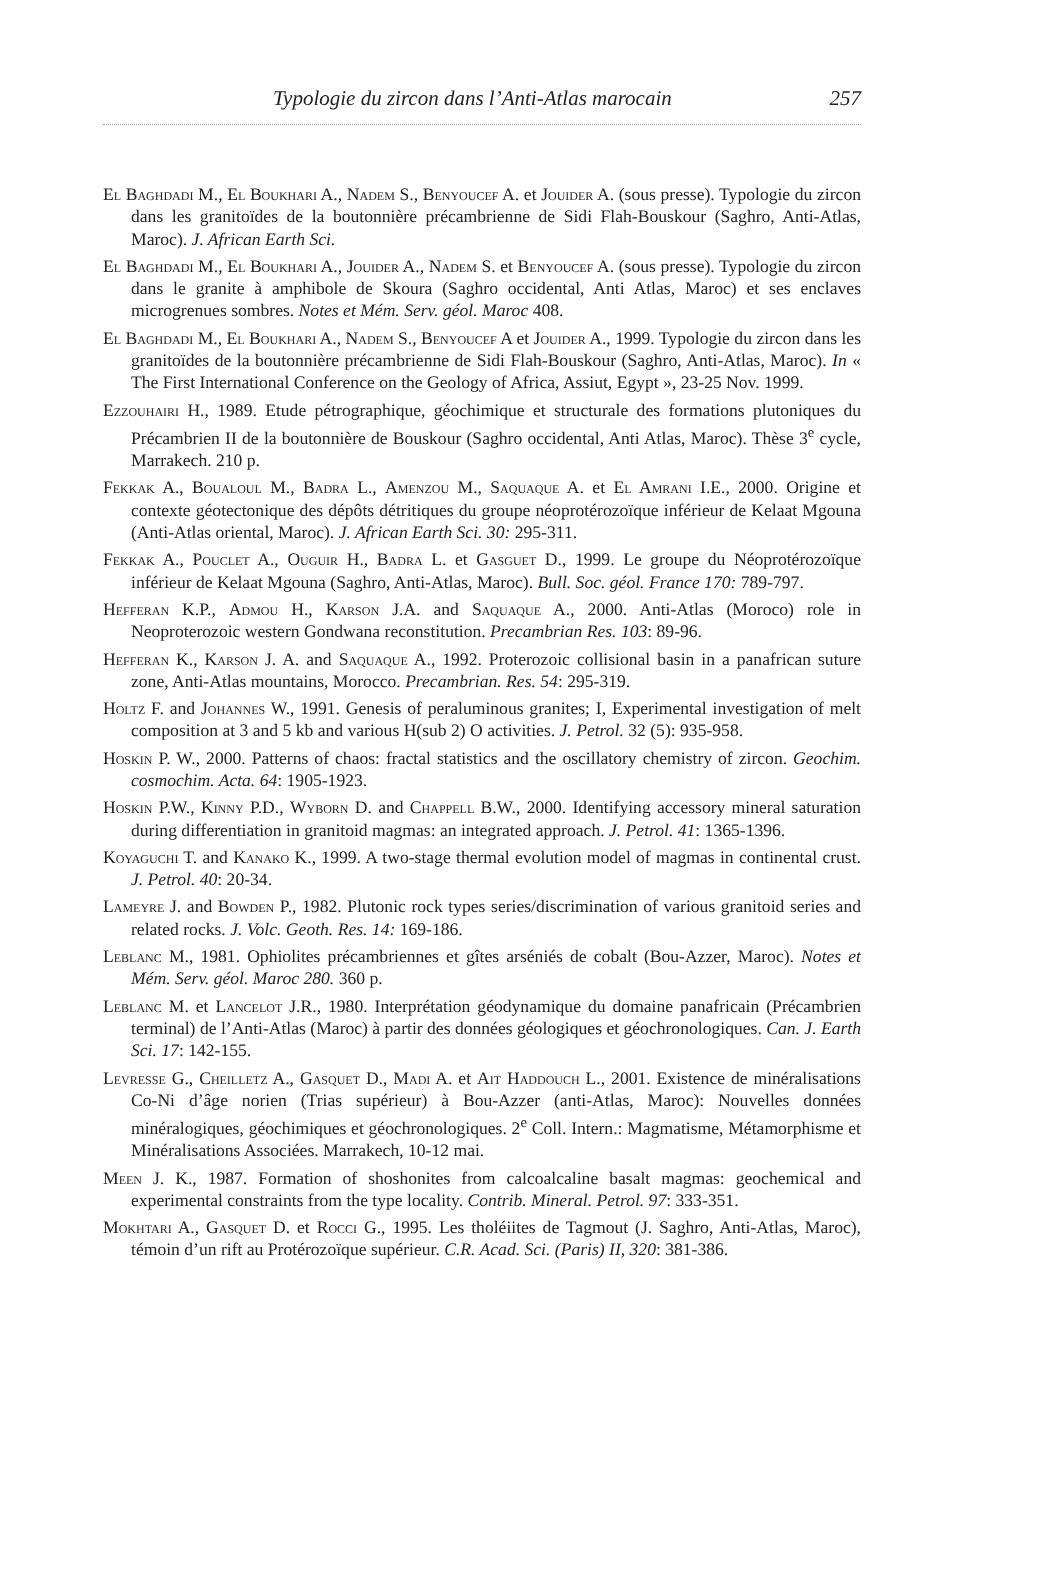Typologie du zircon dans l’Anti-Atlas marocain 257
El Baghdadi M., El Boukhari A., Nadem S., Benyoucef A. et Jouider A. (sous presse). Typologie du zircon dans les granitoïdes de la boutonnière précambrienne de Sidi Flah-Bouskour (Saghro, Anti-Atlas, Maroc). J. African Earth Sci.
El Baghdadi M., El Boukhari A., Jouider A., Nadem S. et Benyoucef A. (sous presse). Typologie du zircon dans le granite à amphibole de Skoura (Saghro occidental, Anti Atlas, Maroc) et ses enclaves microgrenues sombres. Notes et Mém. Serv. géol. Maroc 408.
El Baghdadi M., El Boukhari A., Nadem S., Benyoucef A et Jouider A., 1999. Typologie du zircon dans les granitoïdes de la boutonnière précambrienne de Sidi Flah-Bouskour (Saghro, Anti-Atlas, Maroc). In « The First International Conference on the Geology of Africa, Assiut, Egypt », 23-25 Nov. 1999.
Ezzouhairi H., 1989. Etude pétrographique, géochimique et structurale des formations plutoniques du Précambrien II de la boutonnière de Bouskour (Saghro occidental, Anti Atlas, Maroc). Thèse 3<sup>e</sup> cycle, Marrakech. 210 p.
Fekkak A., Boualoul M., Badra L., Amenzou M., Saquaque A. et El Amrani I.E., 2000. Origine et contexte géotectonique des dépôts détritiques du groupe néoprotérozoïque inférieur de Kelaat Mgouna (Anti-Atlas oriental, Maroc). J. African Earth Sci. 30: 295-311.
Fekkak A., Pouclet A., Ouguir H., Badra L. et Gasguet D., 1999. Le groupe du Néoprotérozoïque inférieur de Kelaat Mgouna (Saghro, Anti-Atlas, Maroc). Bull. Soc. géol. France 170: 789-797.
Hefferan K.P., Admou H., Karson J.A. and Saquaque A., 2000. Anti-Atlas (Moroco) role in Neoproterozoic western Gondwana reconstitution. Precambrian Res. 103: 89-96.
Hefferan K., Karson J. A. and Saquaque A., 1992. Proterozoic collisional basin in a panafrican suture zone, Anti-Atlas mountains, Morocco. Precambrian. Res. 54: 295-319.
Holtz F. and Johannes W., 1991. Genesis of peraluminous granites; I, Experimental investigation of melt composition at 3 and 5 kb and various H(sub 2) O activities. J. Petrol. 32 (5): 935-958.
Hoskin P. W., 2000. Patterns of chaos: fractal statistics and the oscillatory chemistry of zircon. Geochim. cosmochim. Acta. 64: 1905-1923.
Hoskin P.W., Kinny P.D., Wyborn D. and Chappell B.W., 2000. Identifying accessory mineral saturation during differentiation in granitoid magmas: an integrated approach. J. Petrol. 41: 1365-1396.
Koyaguchi T. and Kanako K., 1999. A two-stage thermal evolution model of magmas in continental crust. J. Petrol. 40: 20-34.
Lameyre J. and Bowden P., 1982. Plutonic rock types series/discrimination of various granitoid series and related rocks. J. Volc. Geoth. Res. 14: 169-186.
Leblanc M., 1981. Ophiolites précambriennes et gîtes arséniés de cobalt (Bou-Azzer, Maroc). Notes et Mém. Serv. géol. Maroc 280. 360 p.
Leblanc M. et Lancelot J.R., 1980. Interprétation géodynamique du domaine panafricain (Précambrien terminal) de l’Anti-Atlas (Maroc) à partir des données géologiques et géochronologiques. Can. J. Earth Sci. 17: 142-155.
Levresse G., Cheilletz A., Gasquet D., Madi A. et Ait Haddouch L., 2001. Existence de minéralisations Co-Ni d’âge norien (Trias supérieur) à Bou-Azzer (anti-Atlas, Maroc): Nouvelles données minéralogiques, géochimiques et géochronologiques. 2<sup>e</sup> Coll. Intern.: Magmatisme, Métamorphisme et Minéralisations Associées. Marrakech, 10-12 mai.
Meen J. K., 1987. Formation of shoshonites from calcoalcaline basalt magmas: geochemical and experimental constraints from the type locality. Contrib. Mineral. Petrol. 97: 333-351.
Mokhtari A., Gasquet D. et Rocci G., 1995. Les tholéiites de Tagmout (J. Saghro, Anti-Atlas, Maroc), témoin d’un rift au Protérozoïque supérieur. C.R. Acad. Sci. (Paris) II, 320: 381-386.